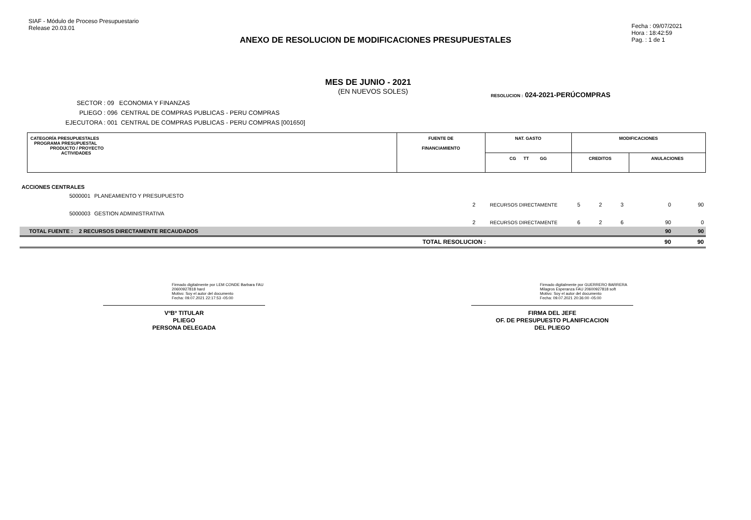SIAF - Módulo de Proceso Presupuestario
Release 20.03.01
Fecha : 09/07/2021
Hora : 18:42:59
Pag. : 1 de 1
ANEXO DE RESOLUCION DE MODIFICACIONES PRESUPUESTALES
MES DE JUNIO - 2021
(EN NUEVOS SOLES)
SECTOR : 09 ECONOMIA Y FINANZAS
PLIEGO : 096 CENTRAL DE COMPRAS PUBLICAS - PERU COMPRAS
EJECUTORA : 001 CENTRAL DE COMPRAS PUBLICAS - PERU COMPRAS [001650]
RESOLUCION : 024-2021-PERÚCOMPRAS
| CATEGORÍA PRESUPUESTALES PROGRAMA PRESUPUESTAL PRODUCTO / PROYECTO ACTIVIDADES | FUENTE DE FINANCIAMIENTO | NAT. GASTO | MODIFICACIONES | |
| | | CG TT GG | CREDITOS | ANULACIONES |
| ACCIONES CENTRALES | | | | | | | | |
| 5000001 | PLANEAMIENTO Y PRESUPUESTO | | | | | | | |
| | | 2 | RECURSOS DIRECTAMENTE | 5 | 2 | 3 | 0 | 90 |
| 5000003 | GESTION ADMINISTRATIVA | | | | | | | |
| | | 2 | RECURSOS DIRECTAMENTE | 6 | 2 | 6 | 90 | 0 |
| TOTAL FUENTE : 2 RECURSOS DIRECTAMENTE RECAUDADOS | | | | | | | 90 | 90 |
| TOTAL RESOLUCION : | | | | | | | 90 | 90 |
Firmado digitalmente por LEM CONDE Barbara FAU 20600927818 hard
Motivo: Soy el autor del documento
Fecha: 09.07.2021 22:17:53 -05:00
VºBº TITULAR
PLIEGO
PERSONA DELEGADA
Firmado digitalmente por GUERRERO BARRERA Milagros Esperanza FAU 20600927818 soft
Motivo: Soy el autor del documento
Fecha: 09.07.2021 20:36:00 -05:00
FIRMA DEL JEFE
OF. DE PRESUPUESTO PLANIFICACION
DEL PLIEGO